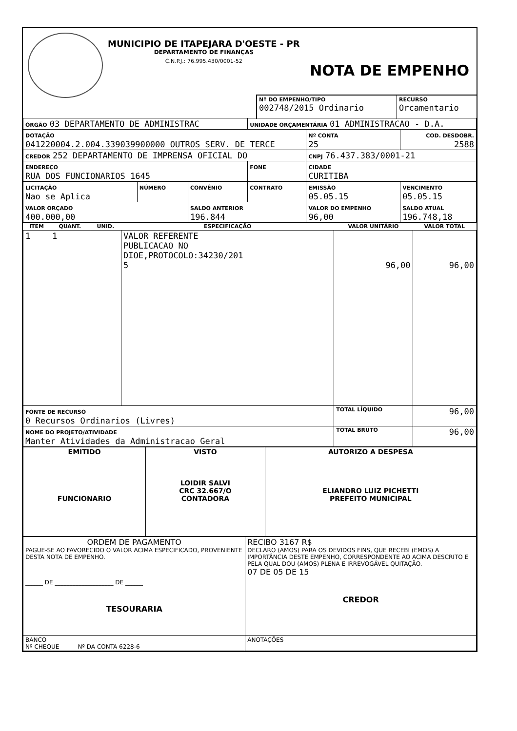MUNICIPIO DE ITAPEJARA D'OESTE - PR
DEPARTAMENTO DE FINANÇAS
C.N.P.J.: 76.995.430/0001-52
NOTA DE EMPENHO
Nº DO EMPENHO/TIPO
002748/2015 Ordinario
RECURSO
Orcamentario
| ÓRGÃO 03 DEPARTAMENTO DE ADMINISTRAC | | | UNIDADE ORÇAMENTÁRIA 01 ADMINISTRACAO - D.A. | | |
| DOTAÇÃO 041220004.2.004.339039900000 OUTROS SERV. DE TERCE | | | | Nº CONTA 25 | COD. DESDOBR. 2588 |
| CREDOR 252 DEPARTAMENTO DE IMPRENSA OFICIAL DO | | | | CNPJ 76.437.383/0001-21 | |
| ENDEREÇO RUA DOS FUNCIONARIOS 1645 | | | FONE | CIDADE CURITIBA | |
| LICITAÇÃO Nao se Aplica | NÚMERO | CONVÊNIO | CONTRATO | EMISSÃO 05.05.15 | VENCIMENTO 05.05.15 |
| VALOR ORÇADO 400.000,00 | | SALDO ANTERIOR 196.844 | | VALOR DO EMPENHO 96,00 | SALDO ATUAL 196.748,18 |
| ITEM | QUANT. | UNID. | ESPECIFICAÇÃO | VALOR UNITÁRIO | VALOR TOTAL |
| --- | --- | --- | --- | --- | --- |
| 1 | 1 | | VALOR REFERENTE PUBLICACAO NO DIOE,PROTOCOLO:34230/201 5 | 96,00 | 96,00 |
| FONTE DE RECURSO 0 Recursos Ordinarios (Livres) | | | | TOTAL LÍQUIDO | 96,00 |
| NOME DO PROJETO/ATIVIDADE Manter Atividades da Administracao Geral | | | | TOTAL BRUTO | 96,00 |
| EMITIDO FUNCIONARIO | VISTO LOIDIR SALVI CRC 32.667/O CONTADORA | AUTORIZO A DESPESA ELIANDRO LUIZ PICHETTI PREFEITO MUNICIPAL |
| ORDEM DE PAGAMENTO PAGUE-SE AO FAVORECIDO O VALOR ACIMA ESPECIFICADO, PROVENIENTE DESTA NOTA DE EMPENHO. ______ DE ____________________ DE ______ TESOURARIA | RECIBO 3167 R$ DECLARO (AMOS) PARA OS DEVIDOS FINS, QUE RECEBI (EMOS) A IMPORTÂNCIA DESTE EMPENHO, CORRESPONDENTE AO ACIMA DESCRITO E PELA QUAL DOU (AMOS) PLENA E IRREVOGÁVEL QUITAÇÃO. 07 DE 05 DE 15 CREDOR |
| BANCO Nº CHEQUE Nº DA CONTA 6228-6 | ANOTAÇÕES |